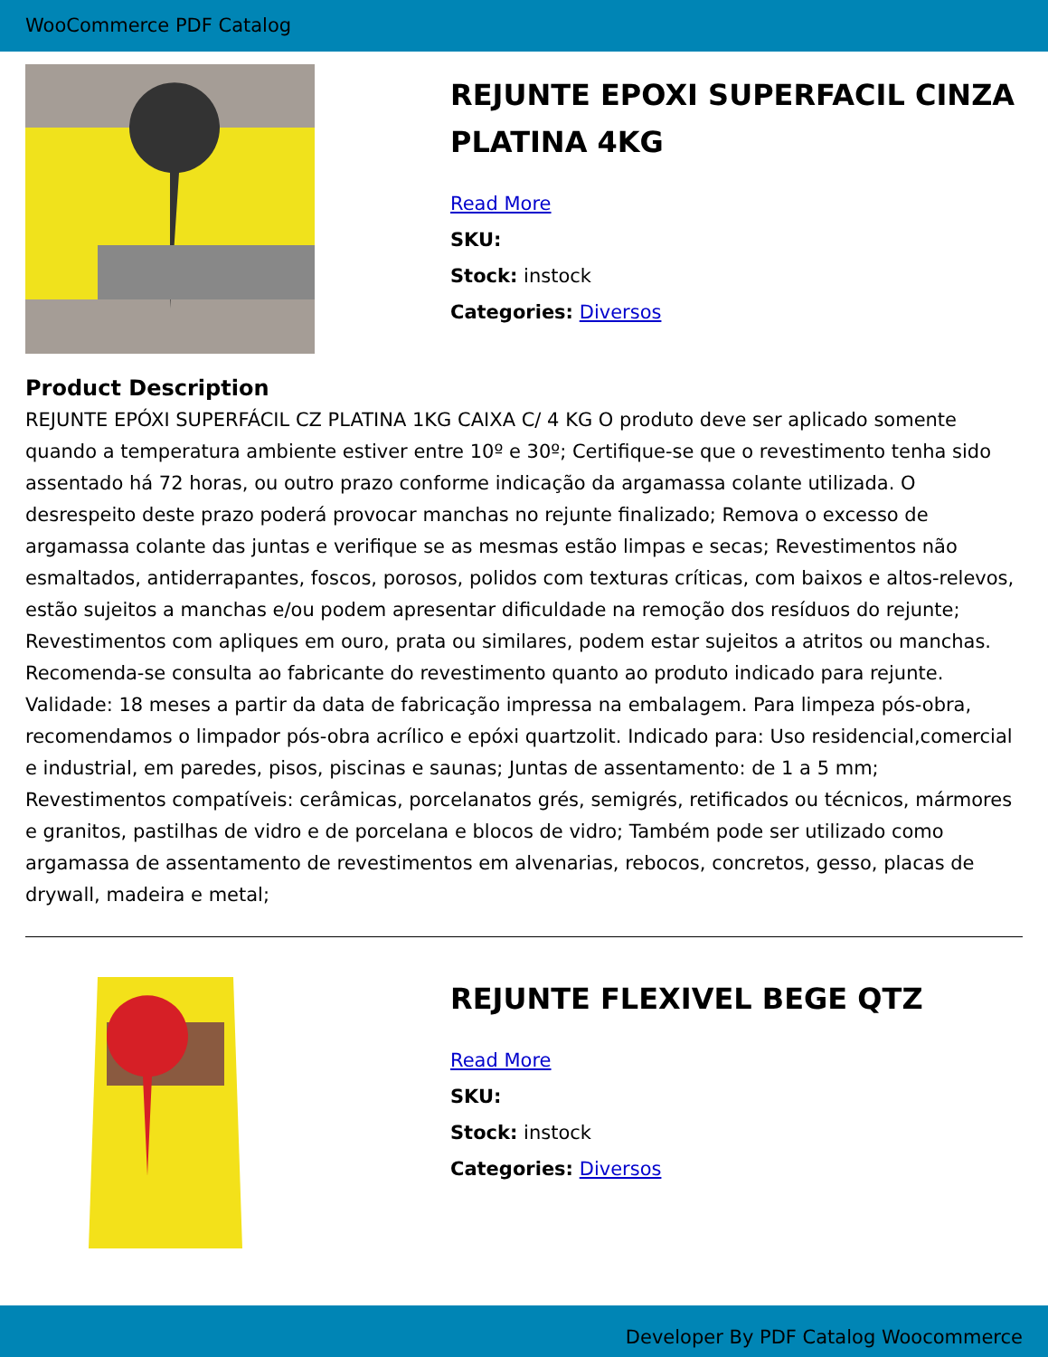WooCommerce PDF Catalog
REJUNTE EPOXI SUPERFACIL CINZA PLATINA 4KG
Read More
SKU:
Stock: instock
Categories: Diversos
Product Description
REJUNTE EPÓXI SUPERFÁCIL CZ PLATINA 1KG CAIXA C/ 4 KG O produto deve ser aplicado somente quando a temperatura ambiente estiver entre 10º e 30º; Certifique-se que o revestimento tenha sido assentado há 72 horas, ou outro prazo conforme indicação da argamassa colante utilizada. O desrespeito deste prazo poderá provocar manchas no rejunte finalizado; Remova o excesso de argamassa colante das juntas e verifique se as mesmas estão limpas e secas; Revestimentos não esmaltados, antiderrapantes, foscos, porosos, polidos com texturas críticas, com baixos e altos-relevos, estão sujeitos a manchas e/ou podem apresentar dificuldade na remoção dos resíduos do rejunte; Revestimentos com apliques em ouro, prata ou similares, podem estar sujeitos a atritos ou manchas. Recomenda-se consulta ao fabricante do revestimento quanto ao produto indicado para rejunte. Validade: 18 meses a partir da data de fabricação impressa na embalagem. Para limpeza pós-obra, recomendamos o limpador pós-obra acrílico e epóxi quartzolit. Indicado para: Uso residencial,comercial e industrial, em paredes, pisos, piscinas e saunas; Juntas de assentamento: de 1 a 5 mm; Revestimentos compatíveis: cerâmicas, porcelanatos grés, semigrés, retificados ou técnicos, mármores e granitos, pastilhas de vidro e de porcelana e blocos de vidro; Também pode ser utilizado como argamassa de assentamento de revestimentos em alvenarias, rebocos, concretos, gesso, placas de drywall, madeira e metal;
REJUNTE FLEXIVEL BEGE QTZ
Read More
SKU:
Stock: instock
Categories: Diversos
Developer By PDF Catalog Woocommerce